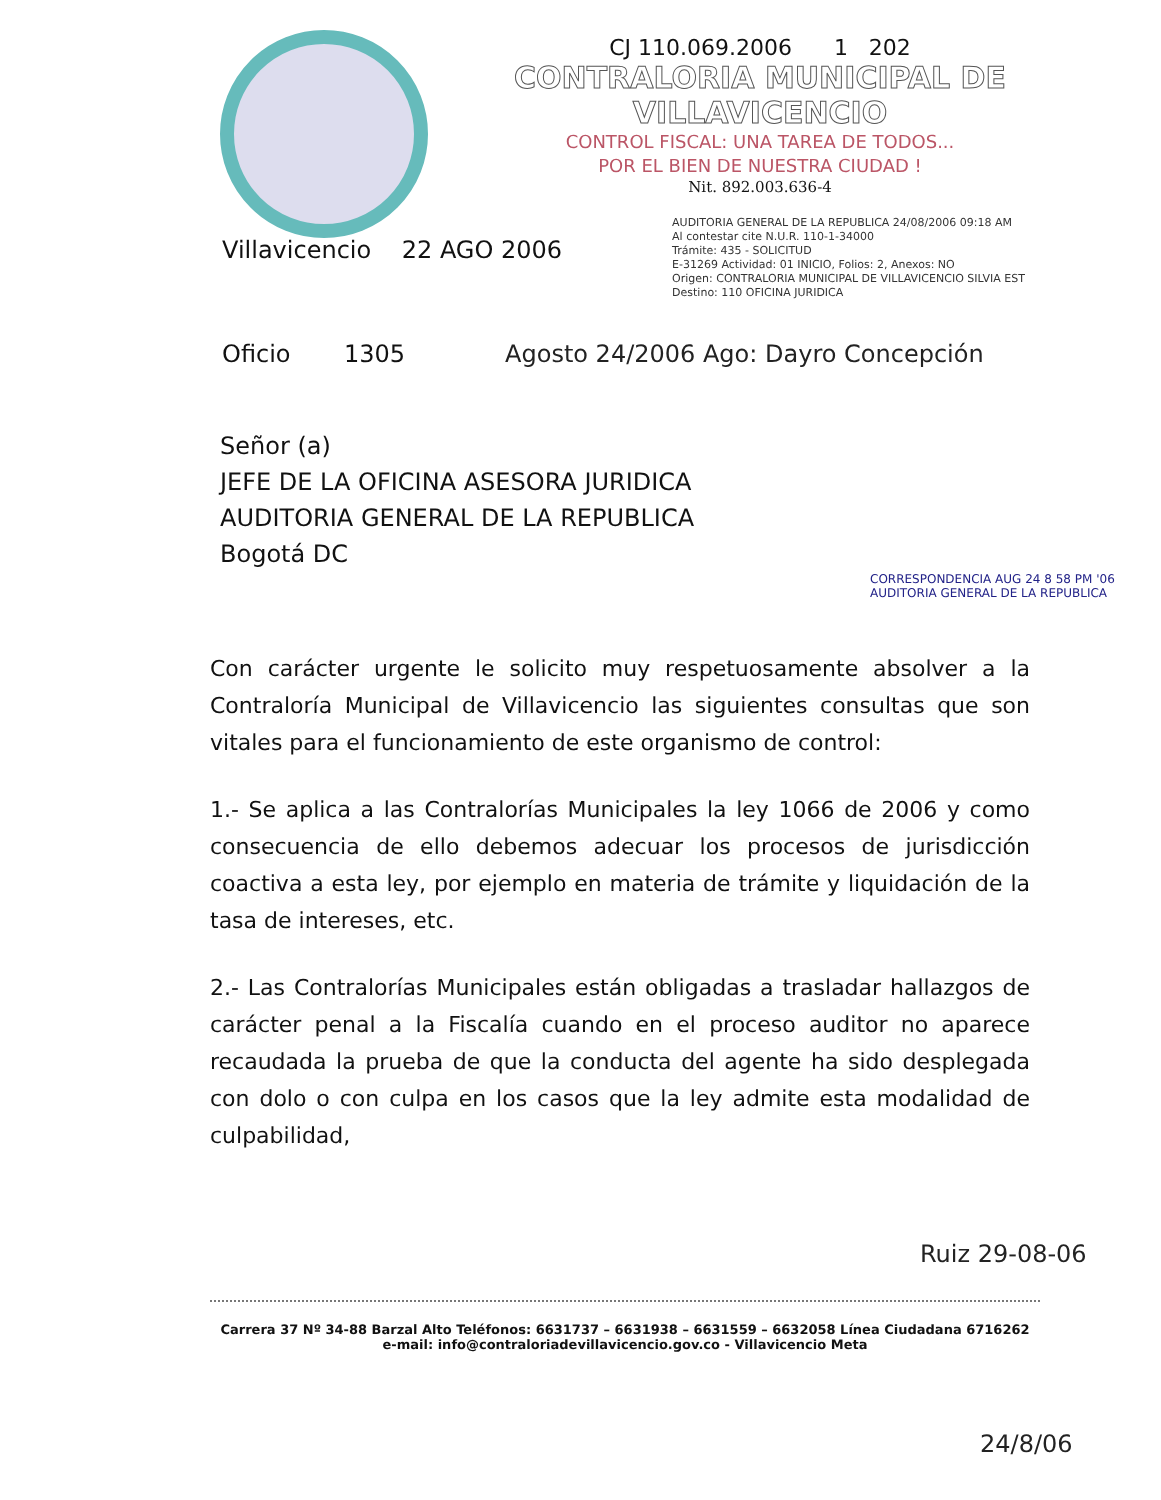CJ 110.069.2006 1 202
CONTRALORIA MUNICIPAL DE VILLAVICENCIO
CONTROL FISCAL: UNA TAREA DE TODOS...
POR EL BIEN DE NUESTRA CIUDAD !
Nit. 892.003.636-4
Villavicencio 22 AGO 2006
AUDITORIA GENERAL DE LA REPUBLICA 24/08/2006 09:18 AM
Al contestar cite N.U.R. 110-1-34000
Trámite: 435 - SOLICITUD
E-31269 Actividad: 01 INICIO, Folios: 2, Anexos: NO
Origen: CONTRALORIA MUNICIPAL DE VILLAVICENCIO SILVIA EST
Destino: 110 OFICINA JURIDICA
Oficio 1305 Agosto 24/2006 Ago: Dayro Concepción
Señor (a)
JEFE DE LA OFICINA ASESORA JURIDICA
AUDITORIA GENERAL DE LA REPUBLICA
Bogotá DC
CORRESPONDENCIA AUG 24 8 58 PM '06 AUDITORIA GENERAL DE LA REPUBLICA
Con carácter urgente le solicito muy respetuosamente absolver a la Contraloría Municipal de Villavicencio las siguientes consultas que son vitales para el funcionamiento de este organismo de control:
1.- Se aplica a las Contralorías Municipales la ley 1066 de 2006 y como consecuencia de ello debemos adecuar los procesos de jurisdicción coactiva a esta ley, por ejemplo en materia de trámite y liquidación de la tasa de intereses, etc.
2.- Las Contralorías Municipales están obligadas a trasladar hallazgos de carácter penal a la Fiscalía cuando en el proceso auditor no aparece recaudada la prueba de que la conducta del agente ha sido desplegada con dolo o con culpa en los casos que la ley admite esta modalidad de culpabilidad,
Ruiz 29-08-06
Carrera 37 Nº 34-88 Barzal Alto Teléfonos: 6631737 – 6631938 – 6631559 – 6632058 Línea Ciudadana 6716262
e-mail: info@contraloriadevillavicencio.gov.co - Villavicencio Meta
24/8/06